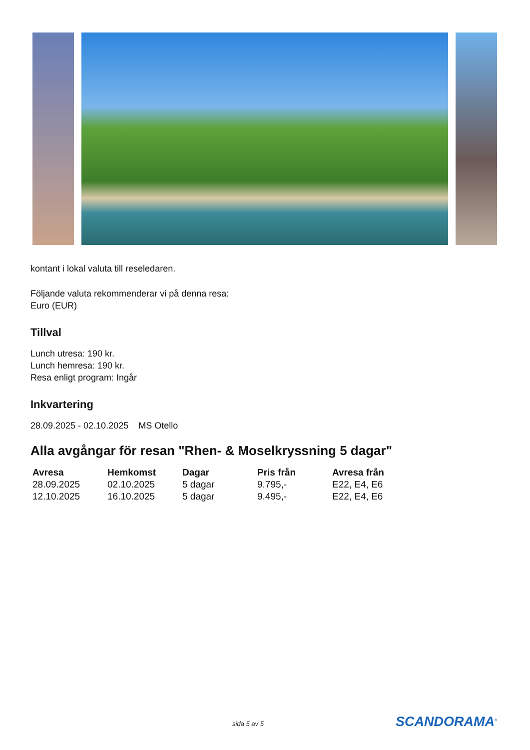kontant i lokal valuta till reseledaren.
Följande valuta rekommenderar vi på denna resa:
Euro (EUR)
Tillval
Lunch utresa: 190 kr.
Lunch hemresa: 190 kr.
Resa enligt program: Ingår
Inkvartering
28.09.2025 - 02.10.2025 MS Otello
Alla avgångar för resan "Rhen- & Moselkryssning 5 dagar"
| Avresa | Hemkomst | Dagar | Pris från | Avresa från |
| --- | --- | --- | --- | --- |
| 28.09.2025 | 02.10.2025 | 5 dagar | 9.795,- | E22, E4, E6 |
| 12.10.2025 | 16.10.2025 | 5 dagar | 9.495,- | E22, E4, E6 |
sida 5 av 5 SCANDORAMA<sup>®</sup>